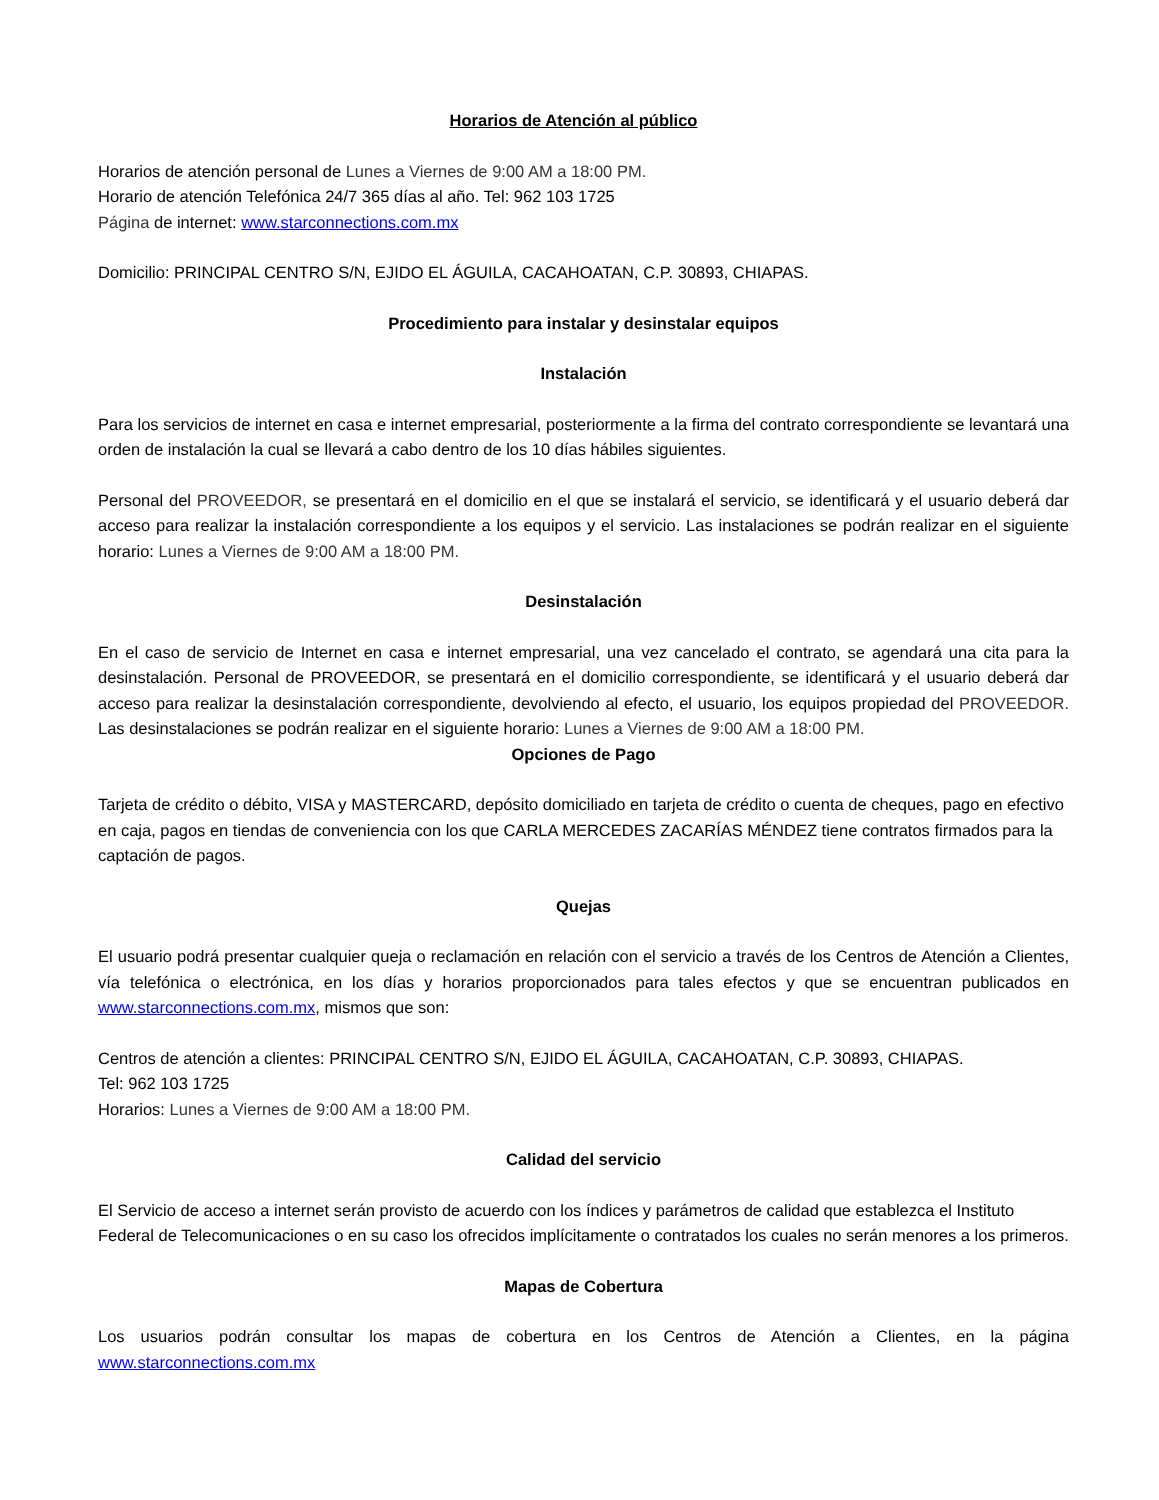Horarios de Atención al público
Horarios de atención personal de Lunes a Viernes de 9:00 AM a 18:00 PM.
Horario de atención Telefónica 24/7 365 días al año. Tel: 962 103 1725
Página de internet: www.starconnections.com.mx
Domicilio: PRINCIPAL CENTRO S/N, EJIDO EL ÁGUILA, CACAHOATAN, C.P. 30893, CHIAPAS.
Procedimiento para instalar y desinstalar equipos
Instalación
Para los servicios de internet en casa e internet empresarial, posteriormente a la firma del contrato correspondiente se levantará una orden de instalación la cual se llevará a cabo dentro de los 10 días hábiles siguientes.
Personal del PROVEEDOR, se presentará en el domicilio en el que se instalará el servicio, se identificará y el usuario deberá dar acceso para realizar la instalación correspondiente a los equipos y el servicio. Las instalaciones se podrán realizar en el siguiente horario: Lunes a Viernes de 9:00 AM a 18:00 PM.
Desinstalación
En el caso de servicio de Internet en casa e internet empresarial, una vez cancelado el contrato, se agendará una cita para la desinstalación. Personal de PROVEEDOR, se presentará en el domicilio correspondiente, se identificará y el usuario deberá dar acceso para realizar la desinstalación correspondiente, devolviendo al efecto, el usuario, los equipos propiedad del PROVEEDOR. Las desinstalaciones se podrán realizar en el siguiente horario: Lunes a Viernes de 9:00 AM a 18:00 PM.
Opciones de Pago
Tarjeta de crédito o débito, VISA y MASTERCARD, depósito domiciliado en tarjeta de crédito o cuenta de cheques, pago en efectivo en caja, pagos en tiendas de conveniencia con los que CARLA MERCEDES ZACARÍAS MÉNDEZ tiene contratos firmados para la captación de pagos.
Quejas
El usuario podrá presentar cualquier queja o reclamación en relación con el servicio a través de los Centros de Atención a Clientes, vía telefónica o electrónica, en los días y horarios proporcionados para tales efectos y que se encuentran publicados en www.starconnections.com.mx, mismos que son:
Centros de atención a clientes: PRINCIPAL CENTRO S/N, EJIDO EL ÁGUILA, CACAHOATAN, C.P. 30893, CHIAPAS.
Tel: 962 103 1725
Horarios: Lunes a Viernes de 9:00 AM a 18:00 PM.
Calidad del servicio
El Servicio de acceso a internet serán provisto de acuerdo con los índices y parámetros de calidad que establezca el Instituto Federal de Telecomunicaciones o en su caso los ofrecidos implícitamente o contratados los cuales no serán menores a los primeros.
Mapas de Cobertura
Los usuarios podrán consultar los mapas de cobertura en los Centros de Atención a Clientes, en la página www.starconnections.com.mx